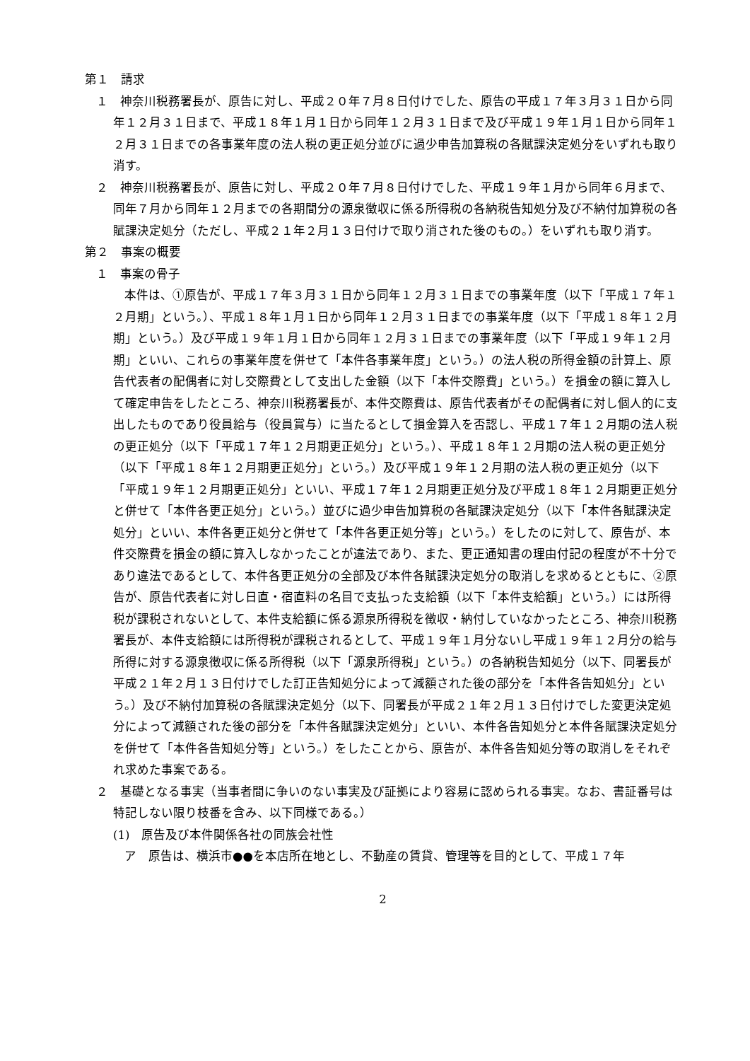第１　請求
１　神奈川税務署長が、原告に対し、平成２０年７月８日付けでした、原告の平成１７年３月３１日から同年１２月３１日まで、平成１８年１月１日から同年１２月３１日まで及び平成１９年１月１日から同年１２月３１日までの各事業年度の法人税の更正処分並びに過少申告加算税の各賦課決定処分をいずれも取り消す。
２　神奈川税務署長が、原告に対し、平成２０年７月８日付けでした、平成１９年１月から同年６月まで、同年７月から同年１２月までの各期間分の源泉徴収に係る所得税の各納税告知処分及び不納付加算税の各賦課決定処分（ただし、平成２１年２月１３日付けで取り消された後のもの。）をいずれも取り消す。
第２　事案の概要
１　事案の骨子
本件は、①原告が、平成１７年３月３１日から同年１２月３１日までの事業年度（以下「平成１７年１２月期」という。）、平成１８年１月１日から同年１２月３１日までの事業年度（以下「平成１８年１２月期」という。）及び平成１９年１月１日から同年１２月３１日までの事業年度（以下「平成１９年１２月期」といい、これらの事業年度を併せて「本件各事業年度」という。）の法人税の所得金額の計算上、原告代表者の配偶者に対し交際費として支出した金額（以下「本件交際費」という。）を損金の額に算入して確定申告をしたところ、神奈川税務署長が、本件交際費は、原告代表者がその配偶者に対し個人的に支出したものであり役員給与（役員賞与）に当たるとして損金算入を否認し、平成１７年１２月期の法人税の更正処分（以下「平成１７年１２月期更正処分」という。）、平成１８年１２月期の法人税の更正処分（以下「平成１８年１２月期更正処分」という。）及び平成１９年１２月期の法人税の更正処分（以下「平成１９年１２月期更正処分」といい、平成１７年１２月期更正処分及び平成１８年１２月期更正処分と併せて「本件各更正処分」という。）並びに過少申告加算税の各賦課決定処分（以下「本件各賦課決定処分」といい、本件各更正処分と併せて「本件各更正処分等」という。）をしたのに対して、原告が、本件交際費を損金の額に算入しなかったことが違法であり、また、更正通知書の理由付記の程度が不十分であり違法であるとして、本件各更正処分の全部及び本件各賦課決定処分の取消しを求めるとともに、②原告が、原告代表者に対し日直・宿直料の名目で支払った支給額（以下「本件支給額」という。）には所得税が課税されないとして、本件支給額に係る源泉所得税を徴収・納付していなかったところ、神奈川税務署長が、本件支給額には所得税が課税されるとして、平成１９年１月分ないし平成１９年１２月分の給与所得に対する源泉徴収に係る所得税（以下「源泉所得税」という。）の各納税告知処分（以下、同署長が平成２１年２月１３日付けでした訂正告知処分によって減額された後の部分を「本件各告知処分」という。）及び不納付加算税の各賦課決定処分（以下、同署長が平成２１年２月１３日付けでした変更決定処分によって減額された後の部分を「本件各賦課決定処分」といい、本件各告知処分と本件各賦課決定処分を併せて「本件各告知処分等」という。）をしたことから、原告が、本件各告知処分等の取消しをそれぞれ求めた事案である。
２　基礎となる事実（当事者間に争いのない事実及び証拠により容易に認められる事実。なお、書証番号は特記しない限り枝番を含み、以下同様である。）
(1)　原告及び本件関係各社の同族会社性
ア　原告は、横浜市●●を本店所在地とし、不動産の賃貸、管理等を目的として、平成１７年
2